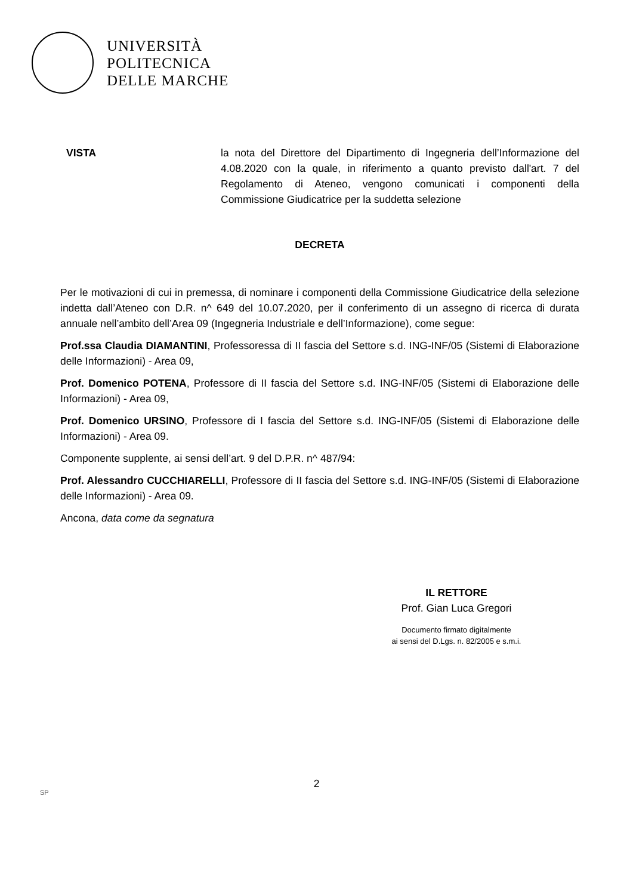UNIVERSITÀ
POLITECNICA
DELLE MARCHE
VISTA la nota del Direttore del Dipartimento di Ingegneria dell’Informazione del 4.08.2020 con la quale, in riferimento a quanto previsto dall'art. 7 del Regolamento di Ateneo, vengono comunicati i componenti della Commissione Giudicatrice per la suddetta selezione
DECRETA
Per le motivazioni di cui in premessa, di nominare i componenti della Commissione Giudicatrice della selezione indetta dall’Ateneo con D.R. n^ 649 del 10.07.2020, per il conferimento di un assegno di ricerca di durata annuale nell’ambito dell’Area 09 (Ingegneria Industriale e dell’Informazione), come segue:
Prof.ssa Claudia DIAMANTINI, Professoressa di II fascia del Settore s.d. ING-INF/05 (Sistemi di Elaborazione delle Informazioni) - Area 09,
Prof. Domenico POTENA, Professore di II fascia del Settore s.d. ING-INF/05 (Sistemi di Elaborazione delle Informazioni) - Area 09,
Prof. Domenico URSINO, Professore di I fascia del Settore s.d. ING-INF/05 (Sistemi di Elaborazione delle Informazioni) - Area 09.
Componente supplente, ai sensi dell’art. 9 del D.P.R. n^ 487/94:
Prof. Alessandro CUCCHIARELLI, Professore di II fascia del Settore s.d. ING-INF/05 (Sistemi di Elaborazione delle Informazioni) - Area 09.
Ancona, data come da segnatura
IL RETTORE
Prof. Gian Luca Gregori
Documento firmato digitalmente
ai sensi del D.Lgs. n. 82/2005 e s.m.i.
2
SP